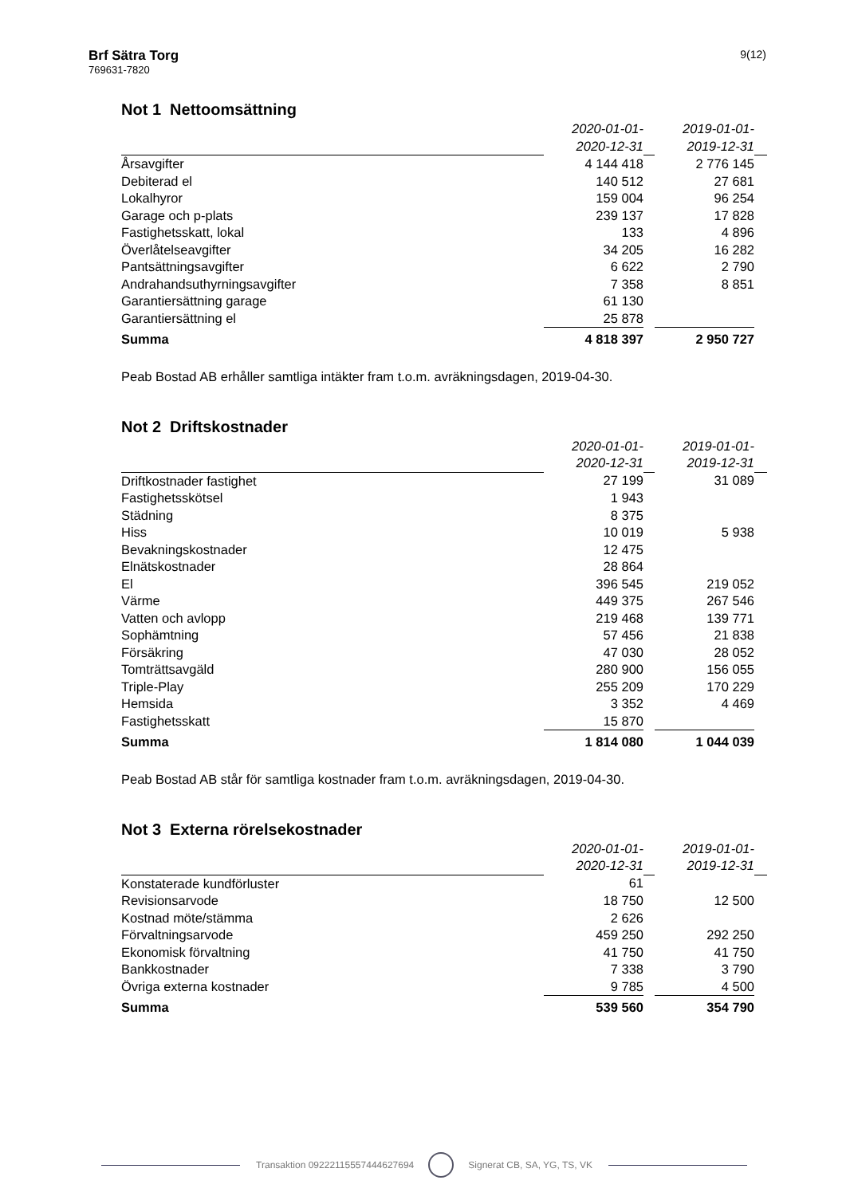Brf Sätra Torg
769631-7820
9(12)
Not 1 Nettoomsättning
| | 2020-01-01- | | 2019-01-01- | |
| | 2020-12-31 | | 2019-12-31 | |
| Årsavgifter | 4 144 418 | | 2 776 145 | |
| Debiterad el | 140 512 | | 27 681 | |
| Lokalhyror | 159 004 | | 96 254 | |
| Garage och p-plats | 239 137 | | 17 828 | |
| Fastighetsskatt, lokal | 133 | | 4 896 | |
| Överlåtelseavgifter | 34 205 | | 16 282 | |
| Pantsättningsavgifter | 6 622 | | 2 790 | |
| Andrahandsuthyrningsavgifter | 7 358 | | 8 851 | |
| Garantiersättning garage | 61 130 | | | |
| Garantiersättning el | 25 878 | | | |
| Summa | 4 818 397 | | 2 950 727 | |
Peab Bostad AB erhåller samtliga intäkter fram t.o.m. avräkningsdagen, 2019-04-30.
Not 2 Driftskostnader
| | 2020-01-01- | | 2019-01-01- | |
| | 2020-12-31 | | 2019-12-31 | |
| Driftkostnader fastighet | 27 199 | | 31 089 | |
| Fastighetsskötsel | 1 943 | | | |
| Städning | 8 375 | | | |
| Hiss | 10 019 | | 5 938 | |
| Bevakningskostnader | 12 475 | | | |
| Elnätskostnader | 28 864 | | | |
| El | 396 545 | | 219 052 | |
| Värme | 449 375 | | 267 546 | |
| Vatten och avlopp | 219 468 | | 139 771 | |
| Sophämtning | 57 456 | | 21 838 | |
| Försäkring | 47 030 | | 28 052 | |
| Tomträttsavgäld | 280 900 | | 156 055 | |
| Triple-Play | 255 209 | | 170 229 | |
| Hemsida | 3 352 | | 4 469 | |
| Fastighetsskatt | 15 870 | | | |
| Summa | 1 814 080 | | 1 044 039 | |
Peab Bostad AB står för samtliga kostnader fram t.o.m. avräkningsdagen, 2019-04-30.
Not 3 Externa rörelsekostnader
| | 2020-01-01- | | 2019-01-01- | |
| | 2020-12-31 | | 2019-12-31 | |
| Konstaterade kundförluster | 61 | | | |
| Revisionsarvode | 18 750 | | 12 500 | |
| Kostnad möte/stämma | 2 626 | | | |
| Förvaltningsarvode | 459 250 | | 292 250 | |
| Ekonomisk förvaltning | 41 750 | | 41 750 | |
| Bankkostnader | 7 338 | | 3 790 | |
| Övriga externa kostnader | 9 785 | | 4 500 | |
| Summa | 539 560 | | 354 790 | |
Transaktion 09222115557444627694 Signerat CB, SA, YG, TS, VK